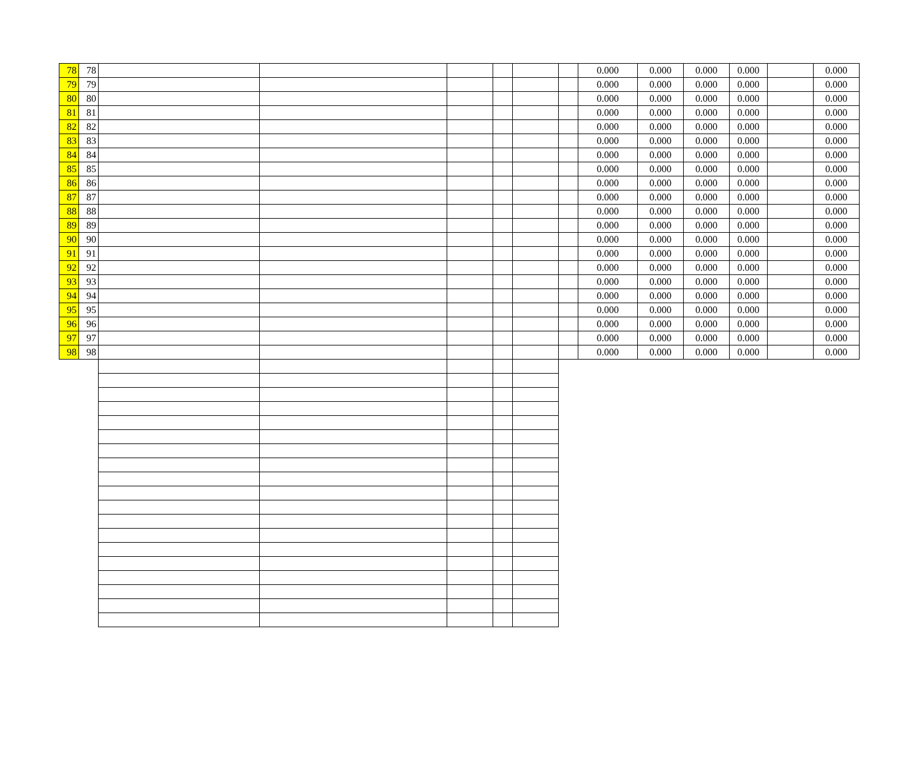| 78 | 78 | | | | | | | 0.000 | 0.000 | 0.000 | 0.000 | | 0.000 |
| 79 | 79 | | | | | | | 0.000 | 0.000 | 0.000 | 0.000 | | 0.000 |
| 80 | 80 | | | | | | | 0.000 | 0.000 | 0.000 | 0.000 | | 0.000 |
| 81 | 81 | | | | | | | 0.000 | 0.000 | 0.000 | 0.000 | | 0.000 |
| 82 | 82 | | | | | | | 0.000 | 0.000 | 0.000 | 0.000 | | 0.000 |
| 83 | 83 | | | | | | | 0.000 | 0.000 | 0.000 | 0.000 | | 0.000 |
| 84 | 84 | | | | | | | 0.000 | 0.000 | 0.000 | 0.000 | | 0.000 |
| 85 | 85 | | | | | | | 0.000 | 0.000 | 0.000 | 0.000 | | 0.000 |
| 86 | 86 | | | | | | | 0.000 | 0.000 | 0.000 | 0.000 | | 0.000 |
| 87 | 87 | | | | | | | 0.000 | 0.000 | 0.000 | 0.000 | | 0.000 |
| 88 | 88 | | | | | | | 0.000 | 0.000 | 0.000 | 0.000 | | 0.000 |
| 89 | 89 | | | | | | | 0.000 | 0.000 | 0.000 | 0.000 | | 0.000 |
| 90 | 90 | | | | | | | 0.000 | 0.000 | 0.000 | 0.000 | | 0.000 |
| 91 | 91 | | | | | | | 0.000 | 0.000 | 0.000 | 0.000 | | 0.000 |
| 92 | 92 | | | | | | | 0.000 | 0.000 | 0.000 | 0.000 | | 0.000 |
| 93 | 93 | | | | | | | 0.000 | 0.000 | 0.000 | 0.000 | | 0.000 |
| 94 | 94 | | | | | | | 0.000 | 0.000 | 0.000 | 0.000 | | 0.000 |
| 95 | 95 | | | | | | | 0.000 | 0.000 | 0.000 | 0.000 | | 0.000 |
| 96 | 96 | | | | | | | 0.000 | 0.000 | 0.000 | 0.000 | | 0.000 |
| 97 | 97 | | | | | | | 0.000 | 0.000 | 0.000 | 0.000 | | 0.000 |
| 98 | 98 | | | | | | | 0.000 | 0.000 | 0.000 | 0.000 | | 0.000 |